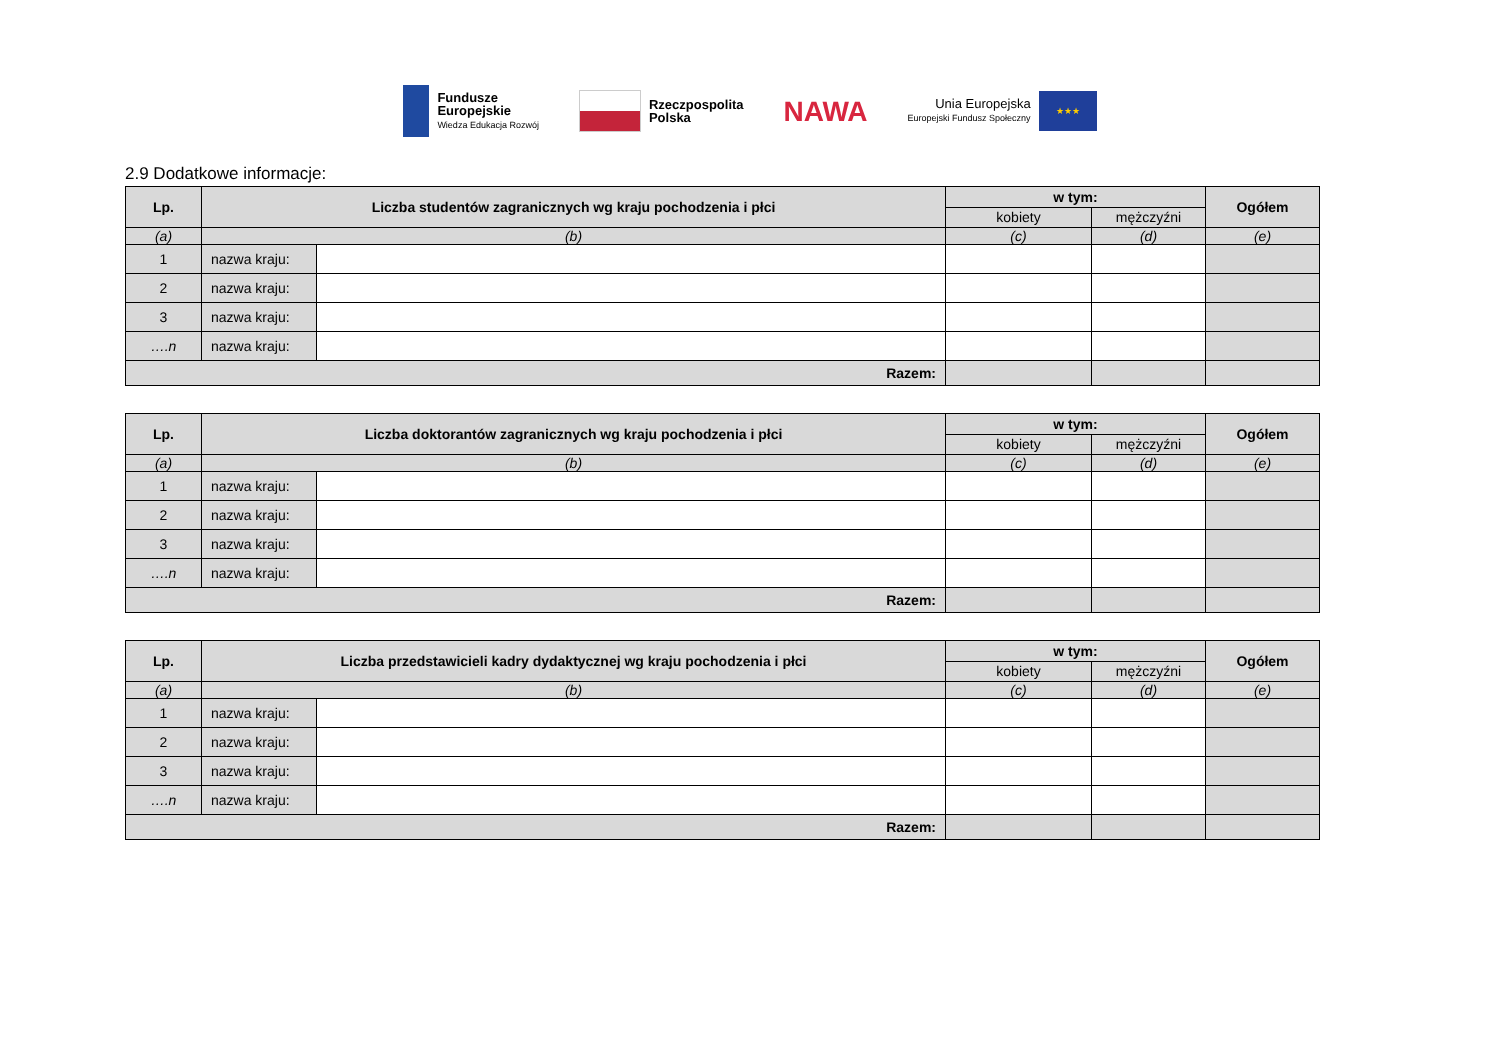Fundusze
Europejskie
Wiedza Edukacja Rozwój
Rzeczpospolita
Polska
NAWA
Unia Europejska
Europejski Fundusz Społeczny
★★★
2.9 Dodatkowe informacje:
| Lp. | Liczba studentów zagranicznych wg kraju pochodzenia i płci | | w tym: | | Ogółem |
| --- | --- | --- | --- | --- | --- |
| | | | kobiety | mężczyźni | |
| (a) | (b) | | (c) | (d) | (e) |
| 1 | nazwa kraju: | | | | |
| 2 | nazwa kraju: | | | | |
| 3 | nazwa kraju: | | | | |
| ….n | nazwa kraju: | | | | |
| Razem: | | | | | |
| Lp. | Liczba doktorantów zagranicznych wg kraju pochodzenia i płci | | w tym: | | Ogółem |
| --- | --- | --- | --- | --- | --- |
| | | | kobiety | mężczyźni | |
| (a) | (b) | | (c) | (d) | (e) |
| 1 | nazwa kraju: | | | | |
| 2 | nazwa kraju: | | | | |
| 3 | nazwa kraju: | | | | |
| ….n | nazwa kraju: | | | | |
| Razem: | | | | | |
| Lp. | Liczba przedstawicieli kadry dydaktycznej wg kraju pochodzenia i płci | | w tym: | | Ogółem |
| --- | --- | --- | --- | --- | --- |
| | | | kobiety | mężczyźni | |
| (a) | (b) | | (c) | (d) | (e) |
| 1 | nazwa kraju: | | | | |
| 2 | nazwa kraju: | | | | |
| 3 | nazwa kraju: | | | | |
| ….n | nazwa kraju: | | | | |
| Razem: | | | | | |